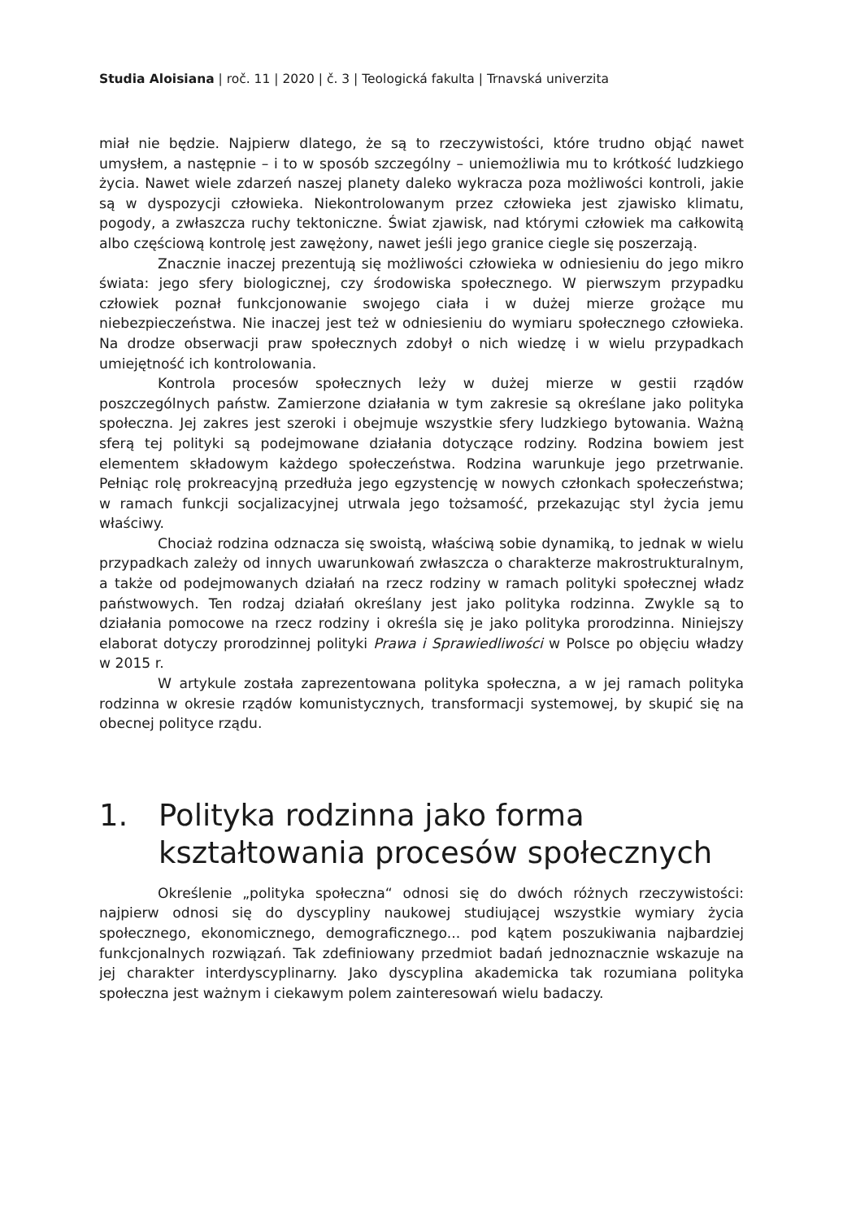Studia Aloisiana | roč. 11 | 2020 | č. 3 | Teologická fakulta | Trnavská univerzita
miał nie będzie. Najpierw dlatego, że są to rzeczywistości, które trudno objąć nawet umysłem, a następnie – i to w sposób szczególny – uniemożliwia mu to krótkość ludzkiego życia. Nawet wiele zdarzeń naszej planety daleko wykracza poza możliwości kontroli, jakie są w dyspozycji człowieka. Niekontrolowanym przez człowieka jest zjawisko klimatu, pogody, a zwłaszcza ruchy tektoniczne. Świat zjawisk, nad którymi człowiek ma całkowitą albo częściową kontrolę jest zawężony, nawet jeśli jego granice ciegle się poszerzają.
Znacznie inaczej prezentują się możliwości człowieka w odniesieniu do jego mikro świata: jego sfery biologicznej, czy środowiska społecznego. W pierwszym przypadku człowiek poznał funkcjonowanie swojego ciała i w dużej mierze grożące mu niebezpieczeństwa. Nie inaczej jest też w odniesieniu do wymiaru społecznego człowieka. Na drodze obserwacji praw społecznych zdobył o nich wiedzę i w wielu przypadkach umiejętność ich kontrolowania.
Kontrola procesów społecznych leży w dużej mierze w gestii rządów poszczególnych państw. Zamierzone działania w tym zakresie są określane jako polityka społeczna. Jej zakres jest szeroki i obejmuje wszystkie sfery ludzkiego bytowania. Ważną sferą tej polityki są podejmowane działania dotyczące rodziny. Rodzina bowiem jest elementem składowym każdego społeczeństwa. Rodzina warunkuje jego przetrwanie. Pełniąc rolę prokreacyjną przedłuża jego egzystencję w nowych członkach społeczeństwa; w ramach funkcji socjalizacyjnej utrwala jego tożsamość, przekazując styl życia jemu właściwy.
Chociaż rodzina odznacza się swoistą, właściwą sobie dynamiką, to jednak w wielu przypadkach zależy od innych uwarunkowań zwłaszcza o charakterze makrostrukturalnym, a także od podejmowanych działań na rzecz rodziny w ramach polityki społecznej władz państwowych. Ten rodzaj działań określany jest jako polityka rodzinna. Zwykle są to działania pomocowe na rzecz rodziny i określa się je jako polityka prorodzinna. Niniejszy elaborat dotyczy prorodzinnej polityki Prawa i Sprawiedliwości w Polsce po objęciu władzy w 2015 r.
W artykule została zaprezentowana polityka społeczna, a w jej ramach polityka rodzinna w okresie rządów komunistycznych, transformacji systemowej, by skupić się na obecnej polityce rządu.
1. Polityka rodzinna jako forma kształtowania procesów społecznych
Określenie „polityka społeczna“ odnosi się do dwóch różnych rzeczywistości: najpierw odnosi się do dyscypliny naukowej studiującej wszystkie wymiary życia społecznego, ekonomicznego, demograficznego... pod kątem poszukiwania najbardziej funkcjonalnych rozwiązań. Tak zdefiniowany przedmiot badań jednoznacznie wskazuje na jej charakter interdyscyplinarny. Jako dyscyplina akademicka tak rozumiana polityka społeczna jest ważnym i ciekawym polem zainteresowań wielu badaczy.